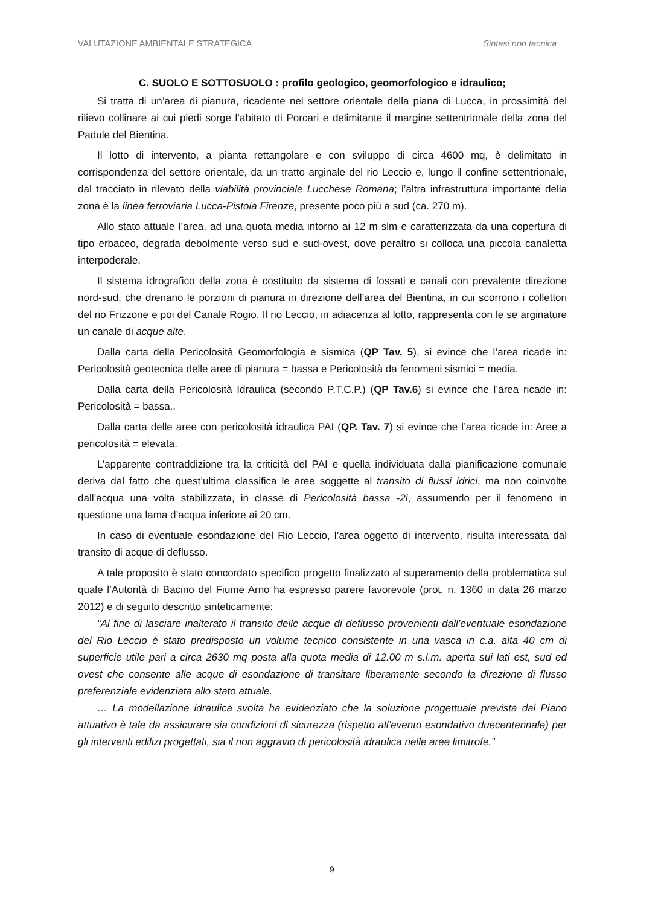VALUTAZIONE AMBIENTALE STRATEGICA Sintesi non tecnica
C. SUOLO E SOTTOSUOLO : profilo geologico, geomorfologico e idraulico;
Si tratta di un’area di pianura, ricadente nel settore orientale della piana di Lucca, in prossimità del rilievo collinare ai cui piedi sorge l’abitato di Porcari e delimitante il margine settentrionale della zona del Padule del Bientina.
Il lotto di intervento, a pianta rettangolare e con sviluppo di circa 4600 mq, è delimitato in corrispondenza del settore orientale, da un tratto arginale del rio Leccio e, lungo il confine settentrionale, dal tracciato in rilevato della viabilità provinciale Lucchese Romana; l’altra infrastruttura importante della zona è la linea ferroviaria Lucca-Pistoia Firenze, presente poco più a sud (ca. 270 m).
Allo stato attuale l’area, ad una quota media intorno ai 12 m slm e caratterizzata da una copertura di tipo erbaceo, degrada debolmente verso sud e sud-ovest, dove peraltro si colloca una piccola canaletta interpoderale.
Il sistema idrografico della zona è costituito da sistema di fossati e canali con prevalente direzione nord-sud, che drenano le porzioni di pianura in direzione dell’area del Bientina, in cui scorrono i collettori del rio Frizzone e poi del Canale Rogio. Il rio Leccio, in adiacenza al lotto, rappresenta con le se arginature un canale di acque alte.
Dalla carta della Pericolosità Geomorfologia e sismica (QP Tav. 5), si evince che l’area ricade in: Pericolosità geotecnica delle aree di pianura = bassa e Pericolosità da fenomeni sismici = media.
Dalla carta della Pericolosità Idraulica (secondo P.T.C.P.) (QP Tav.6) si evince che l’area ricade in: Pericolosità = bassa..
Dalla carta delle aree con pericolosità idraulica PAI (QP. Tav. 7) si evince che l’area ricade in: Aree a pericolosità = elevata.
L’apparente contraddizione tra la criticità del PAI e quella individuata dalla pianificazione comunale deriva dal fatto che quest’ultima classifica le aree soggette al transito di flussi idrici, ma non coinvolte dall’acqua una volta stabilizzata, in classe di Pericolosità bassa -2i, assumendo per il fenomeno in questione una lama d’acqua inferiore ai 20 cm.
In caso di eventuale esondazione del Rio Leccio, l’area oggetto di intervento, risulta interessata dal transito di acque di deflusso.
A tale proposito è stato concordato specifico progetto finalizzato al superamento della problematica sul quale l’Autorità di Bacino del Fiume Arno ha espresso parere favorevole (prot. n. 1360 in data 26 marzo 2012) e di seguito descritto sinteticamente:
“Al fine di lasciare inalterato il transito delle acque di deflusso provenienti dall’eventuale esondazione del Rio Leccio è stato predisposto un volume tecnico consistente in una vasca in c.a. alta 40 cm di superficie utile pari a circa 2630 mq posta alla quota media di 12.00 m s.l.m. aperta sui lati est, sud ed ovest che consente alle acque di esondazione di transitare liberamente secondo la direzione di flusso preferenziale evidenziata allo stato attuale.
… La modellazione idraulica svolta ha evidenziato che la soluzione progettuale prevista dal Piano attuativo è tale da assicurare sia condizioni di sicurezza (rispetto all’evento esondativo duecentennale) per gli interventi edilizi progettati, sia il non aggravio di pericolosità idraulica nelle aree limitrofe.”
9